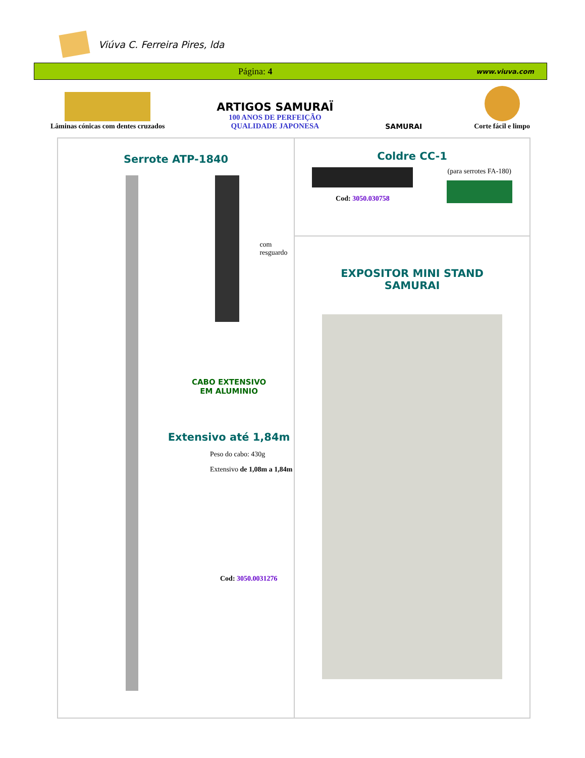Viúva C. Ferreira Pires, lda
Página: 4
www.viuva.com
Lâminas cónicas com dentes cruzados
ARTIGOS SAMURAÏ
100 ANOS DE PERFEIÇÃO
QUALIDADE JAPONESA
SAMURAI
Corte fácil e limpo
| Serrote ATP-1840 com resguardo CABO EXTENSIVO EM ALUMINIO Extensivo até 1,84m Peso do cabo: 430g Extensivo de 1,08m a 1,84m Cod: 3050.0031276 | Coldre CC-1 Cod: 3050.030758 (para serrotes FA-180) |
| | EXPOSITOR MINI STAND SAMURAI |